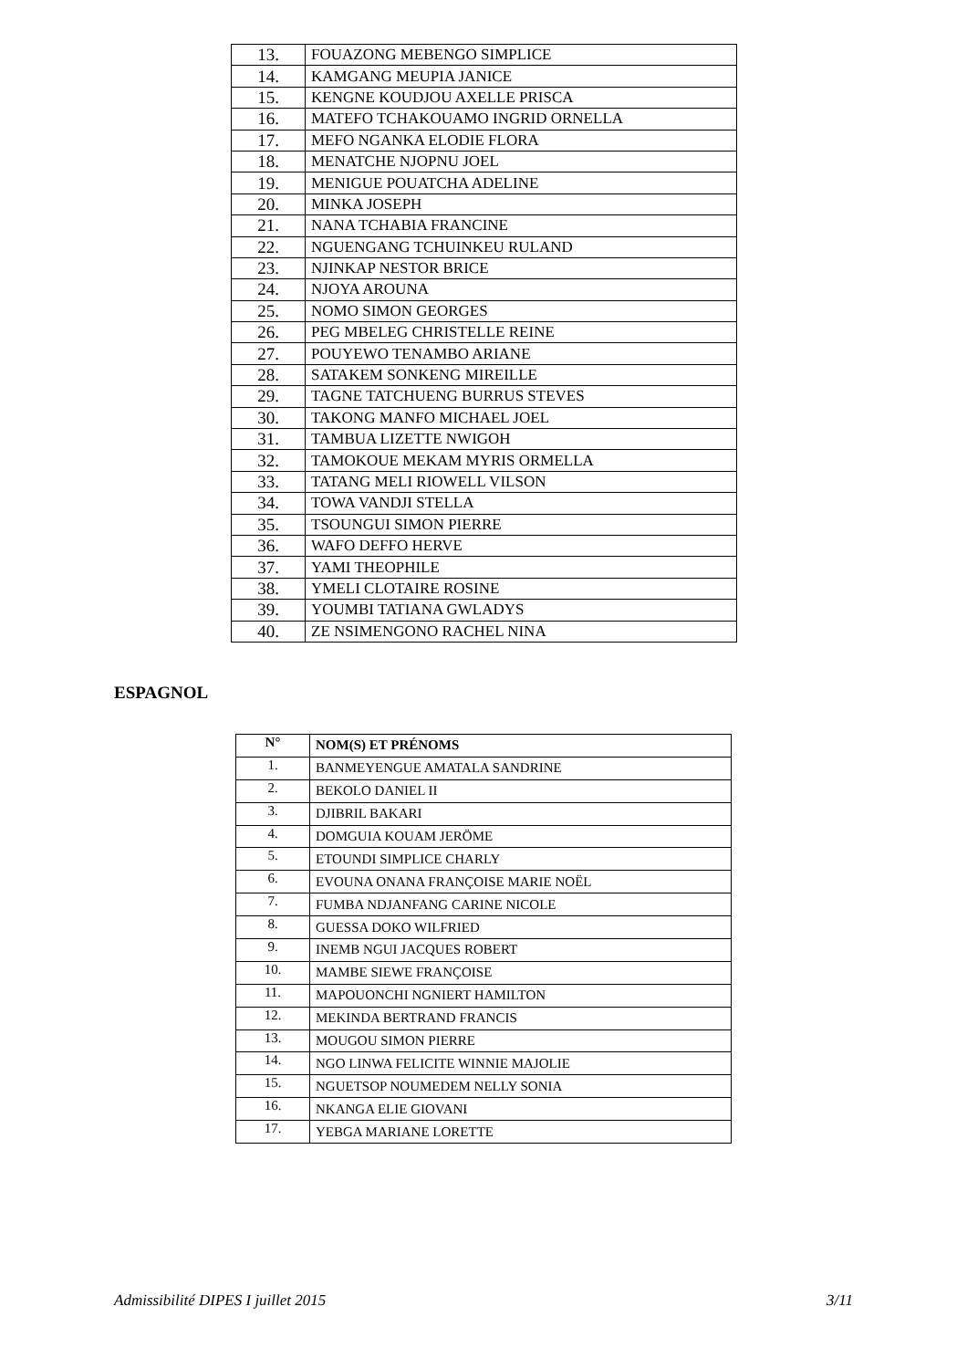| 13. | FOUAZONG MEBENGO SIMPLICE |
| 14. | KAMGANG MEUPIA JANICE |
| 15. | KENGNE KOUDJOU AXELLE PRISCA |
| 16. | MATEFO TCHAKOUAMO INGRID ORNELLA |
| 17. | MEFO NGANKA ELODIE FLORA |
| 18. | MENATCHE NJOPNU JOEL |
| 19. | MENIGUE POUATCHA ADELINE |
| 20. | MINKA JOSEPH |
| 21. | NANA TCHABIA FRANCINE |
| 22. | NGUENGANG TCHUINKEU RULAND |
| 23. | NJINKAP NESTOR BRICE |
| 24. | NJOYA AROUNA |
| 25. | NOMO SIMON GEORGES |
| 26. | PEG MBELEG CHRISTELLE REINE |
| 27. | POUYEWO TENAMBO ARIANE |
| 28. | SATAKEM SONKENG MIREILLE |
| 29. | TAGNE TATCHUENG BURRUS STEVES |
| 30. | TAKONG MANFO MICHAEL JOEL |
| 31. | TAMBUA LIZETTE NWIGOH |
| 32. | TAMOKOUE MEKAM MYRIS ORMELLA |
| 33. | TATANG MELI RIOWELL VILSON |
| 34. | TOWA VANDJI STELLA |
| 35. | TSOUNGUI SIMON PIERRE |
| 36. | WAFO DEFFO HERVE |
| 37. | YAMI THEOPHILE |
| 38. | YMELI CLOTAIRE ROSINE |
| 39. | YOUMBI TATIANA GWLADYS |
| 40. | ZE NSIMENGONO RACHEL NINA |
ESPAGNOL
| N° | NOM(S) ET PRÉNOMS |
| --- | --- |
| 1. | BANMEYENGUE AMATALA SANDRINE |
| 2. | BEKOLO DANIEL II |
| 3. | DJIBRIL BAKARI |
| 4. | DOMGUIA KOUAM JERÖME |
| 5. | ETOUNDI SIMPLICE CHARLY |
| 6. | EVOUNA ONANA FRANÇOISE MARIE NOËL |
| 7. | FUMBA NDJANFANG CARINE NICOLE |
| 8. | GUESSA DOKO WILFRIED |
| 9. | INEMB NGUI JACQUES ROBERT |
| 10. | MAMBE SIEWE FRANÇOISE |
| 11. | MAPOUONCHI NGNIERT HAMILTON |
| 12. | MEKINDA BERTRAND FRANCIS |
| 13. | MOUGOU SIMON PIERRE |
| 14. | NGO LINWA FELICITE WINNIE MAJOLIE |
| 15. | NGUETSOP NOUMEDEM NELLY SONIA |
| 16. | NKANGA ELIE GIOVANI |
| 17. | YEBGA MARIANE LORETTE |
Admissibilité DIPES I juillet 2015 3/11